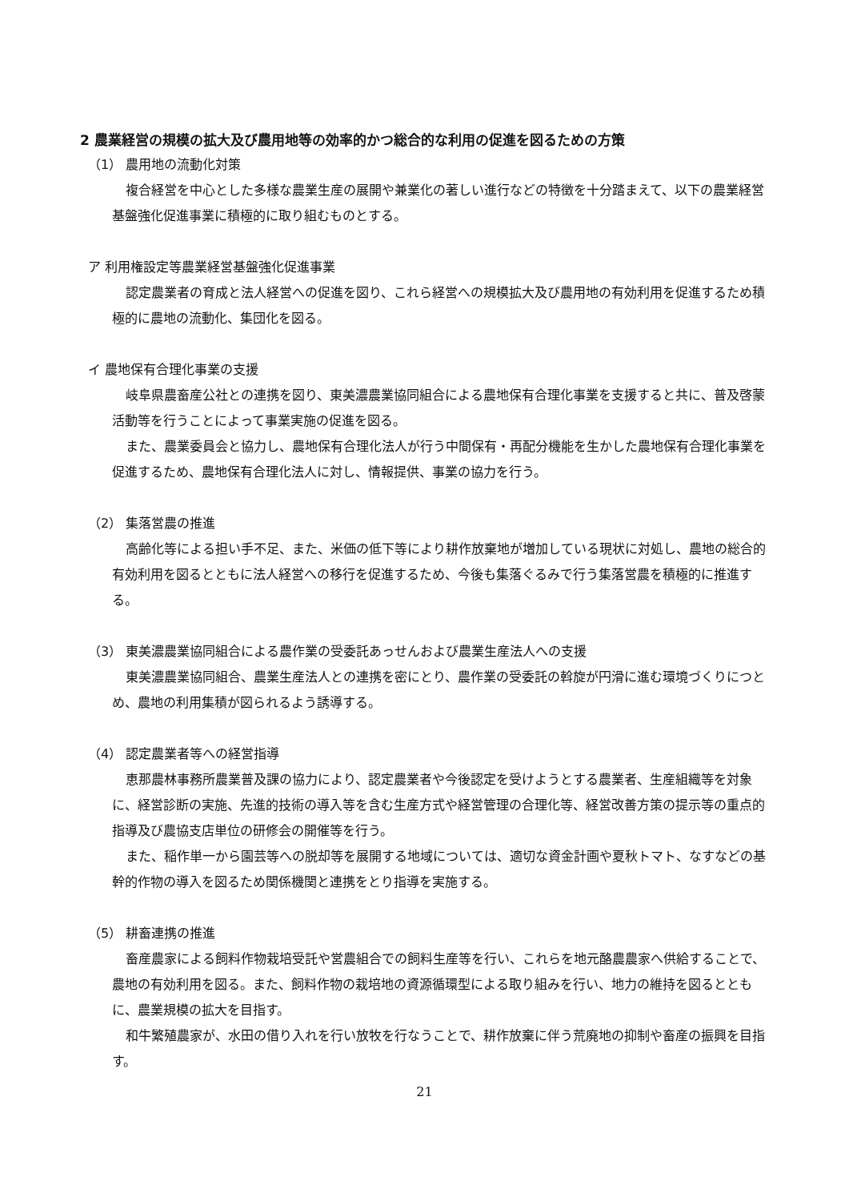2 農業経営の規模の拡大及び農用地等の効率的かつ総合的な利用の促進を図るための方策
（1） 農用地の流動化対策
複合経営を中心とした多様な農業生産の展開や兼業化の著しい進行などの特徴を十分踏まえて、以下の農業経営基盤強化促進事業に積極的に取り組むものとする。
ア 利用権設定等農業経営基盤強化促進事業
認定農業者の育成と法人経営への促進を図り、これら経営への規模拡大及び農用地の有効利用を促進するため積極的に農地の流動化、集団化を図る。
イ 農地保有合理化事業の支援
岐阜県農畜産公社との連携を図り、東美濃農業協同組合による農地保有合理化事業を支援すると共に、普及啓蒙活動等を行うことによって事業実施の促進を図る。
また、農業委員会と協力し、農地保有合理化法人が行う中間保有・再配分機能を生かした農地保有合理化事業を促進するため、農地保有合理化法人に対し、情報提供、事業の協力を行う。
（2） 集落営農の推進
高齢化等による担い手不足、また、米価の低下等により耕作放棄地が増加している現状に対処し、農地の総合的有効利用を図るとともに法人経営への移行を促進するため、今後も集落ぐるみで行う集落営農を積極的に推進する。
（3） 東美濃農業協同組合による農作業の受委託あっせんおよび農業生産法人への支援
東美濃農業協同組合、農業生産法人との連携を密にとり、農作業の受委託の斡旋が円滑に進む環境づくりにつとめ、農地の利用集積が図られるよう誘導する。
（4） 認定農業者等への経営指導
恵那農林事務所農業普及課の協力により、認定農業者や今後認定を受けようとする農業者、生産組織等を対象に、経営診断の実施、先進的技術の導入等を含む生産方式や経営管理の合理化等、経営改善方策の提示等の重点的指導及び農協支店単位の研修会の開催等を行う。
また、稲作単一から園芸等への脱却等を展開する地域については、適切な資金計画や夏秋トマト、なすなどの基幹的作物の導入を図るため関係機関と連携をとり指導を実施する。
（5） 耕畜連携の推進
畜産農家による飼料作物栽培受託や営農組合での飼料生産等を行い、これらを地元酪農農家へ供給することで、農地の有効利用を図る。また、飼料作物の栽培地の資源循環型による取り組みを行い、地力の維持を図るとともに、農業規模の拡大を目指す。
和牛繁殖農家が、水田の借り入れを行い放牧を行なうことで、耕作放棄に伴う荒廃地の抑制や畜産の振興を目指す。
21